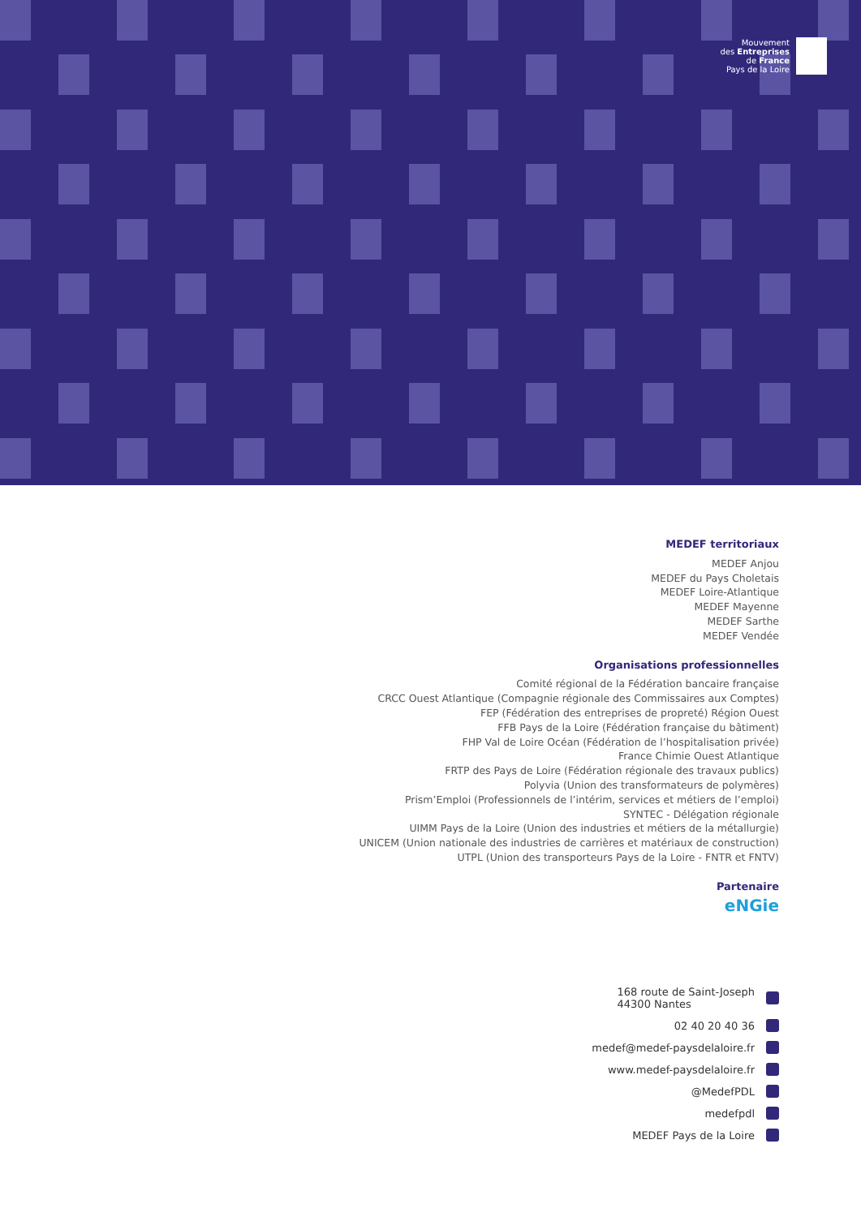Mouvement
des Entreprises
de France
Pays de la Loire
MEDEF territoriaux
MEDEF Anjou
MEDEF du Pays Choletais
MEDEF Loire-Atlantique
MEDEF Mayenne
MEDEF Sarthe
MEDEF Vendée
Organisations professionnelles
Comité régional de la Fédération bancaire française
CRCC Ouest Atlantique (Compagnie régionale des Commissaires aux Comptes)
FEP (Fédération des entreprises de propreté) Région Ouest
FFB Pays de la Loire (Fédération française du bâtiment)
FHP Val de Loire Océan (Fédération de l’hospitalisation privée)
France Chimie Ouest Atlantique
FRTP des Pays de Loire (Fédération régionale des travaux publics)
Polyvia (Union des transformateurs de polymères)
Prism’Emploi (Professionnels de l’intérim, services et métiers de l’emploi)
SYNTEC - Délégation régionale
UIMM Pays de la Loire (Union des industries et métiers de la métallurgie)
UNICEM (Union nationale des industries de carrières et matériaux de construction)
UTPL (Union des transporteurs Pays de la Loire - FNTR et FNTV)
Partenaire
eNGie
168 route de Saint-Joseph
44300 Nantes
02 40 20 40 36
medef@medef-paysdelaloire.fr
www.medef-paysdelaloire.fr
@MedefPDL
medefpdl
MEDEF Pays de la Loire